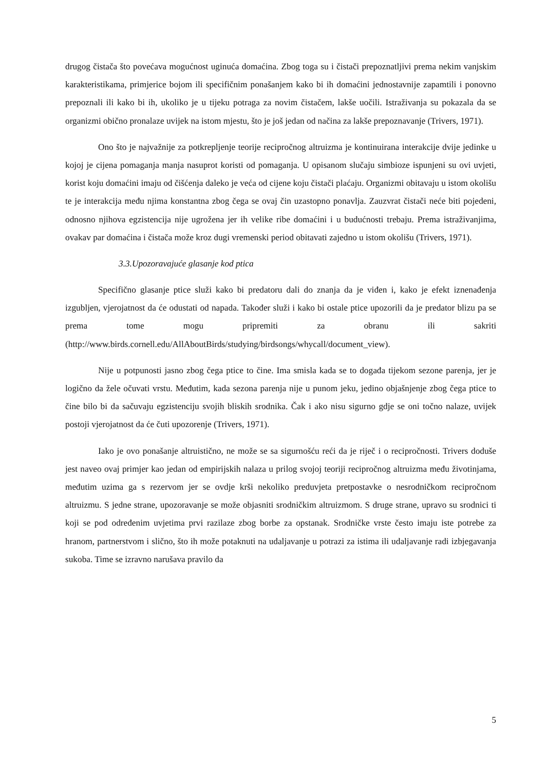drugog čistača što povećava mogućnost uginuća domaćina. Zbog toga su i čistači prepoznatljivi prema nekim vanjskim karakteristikama, primjerice bojom ili specifičnim ponašanjem kako bi ih domaćini jednostavnije zapamtili i ponovno prepoznali ili kako bi ih, ukoliko je u tijeku potraga za novim čistačem, lakše uočili. Istraživanja su pokazala da se organizmi obično pronalaze uvijek na istom mjestu, što je još jedan od načina za lakše prepoznavanje (Trivers, 1971).
Ono što je najvažnije za potkrepljenje teorije recipročnog altruizma je kontinuirana interakcije dvije jedinke u kojoj je cijena pomaganja manja nasuprot koristi od pomaganja. U opisanom slučaju simbioze ispunjeni su ovi uvjeti, korist koju domaćini imaju od čišćenja daleko je veća od cijene koju čistači plaćaju. Organizmi obitavaju u istom okolišu te je interakcija među njima konstantna zbog čega se ovaj čin uzastopno ponavlja. Zauzvrat čistači neće biti pojedeni, odnosno njihova egzistencija nije ugrožena jer ih velike ribe domaćini i u budućnosti trebaju. Prema istraživanjima, ovakav par domaćina i čistača može kroz dugi vremenski period obitavati zajedno u istom okolišu (Trivers, 1971).
3.3.Upozoravajuće glasanje kod ptica
Specifično glasanje ptice služi kako bi predatoru dali do znanja da je viđen i, kako je efekt iznenađenja izgubljen, vjerojatnost da će odustati od napada. Također služi i kako bi ostale ptice upozorili da je predator blizu pa se prema tome mogu pripremiti za obranu ili sakriti (http://www.birds.cornell.edu/AllAboutBirds/studying/birdsongs/whycall/document_view).
Nije u potpunosti jasno zbog čega ptice to čine. Ima smisla kada se to događa tijekom sezone parenja, jer je logično da žele očuvati vrstu. Međutim, kada sezona parenja nije u punom jeku, jedino objašnjenje zbog čega ptice to čine bilo bi da sačuvaju egzistenciju svojih bliskih srodnika. Čak i ako nisu sigurno gdje se oni točno nalaze, uvijek postoji vjerojatnost da će čuti upozorenje (Trivers, 1971).
Iako je ovo ponašanje altruistično, ne može se sa sigurnošću reći da je riječ i o recipročnosti. Trivers doduše jest naveo ovaj primjer kao jedan od empirijskih nalaza u prilog svojoj teoriji recipročnog altruizma među životinjama, međutim uzima ga s rezervom jer se ovdje krši nekoliko preduvjeta pretpostavke o nesrodničkom recipročnom altruizmu. S jedne strane, upozoravanje se može objasniti srodničkim altruizmom. S druge strane, upravo su srodnici ti koji se pod određenim uvjetima prvi razilaze zbog borbe za opstanak. Srodničke vrste često imaju iste potrebe za hranom, partnerstvom i slično, što ih može potaknuti na udaljavanje u potrazi za istima ili udaljavanje radi izbjegavanja sukoba. Time se izravno narušava pravilo da
5